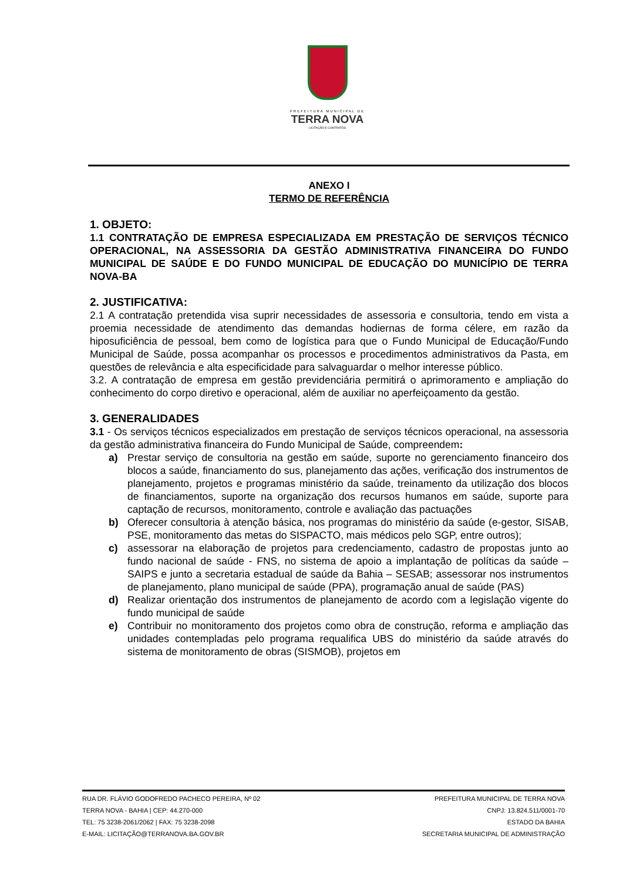PREFEITURA MUNICIPAL DE
TERRA NOVA
LICITAÇÃO E CONTRATOS
ANEXO I
TERMO DE REFERÊNCIA
1. OBJETO:
1.1 CONTRATAÇÃO DE EMPRESA ESPECIALIZADA EM PRESTAÇÃO DE SERVIÇOS TÉCNICO OPERACIONAL, NA ASSESSORIA DA GESTÃO ADMINISTRATIVA FINANCEIRA DO FUNDO MUNICIPAL DE SAÚDE E DO FUNDO MUNICIPAL DE EDUCAÇÃO DO MUNICÍPIO DE TERRA NOVA-BA
2. JUSTIFICATIVA:
2.1 A contratação pretendida visa suprir necessidades de assessoria e consultoria, tendo em vista a proemia necessidade de atendimento das demandas hodiernas de forma célere, em razão da hiposuficiência de pessoal, bem como de logística para que o Fundo Municipal de Educação/Fundo Municipal de Saúde, possa acompanhar os processos e procedimentos administrativos da Pasta, em questões de relevância e alta especificidade para salvaguardar o melhor interesse público.
3.2. A contratação de empresa em gestão previdenciária permitirá o aprimoramento e ampliação do conhecimento do corpo diretivo e operacional, além de auxiliar no aperfeiçoamento da gestão.
3. GENERALIDADES
3.1 - Os serviços técnicos especializados em prestação de serviços técnicos operacional, na assessoria da gestão administrativa financeira do Fundo Municipal de Saúde, compreendem:
a) Prestar serviço de consultoria na gestão em saúde, suporte no gerenciamento financeiro dos blocos a saúde, financiamento do sus, planejamento das ações, verificação dos instrumentos de planejamento, projetos e programas ministério da saúde, treinamento da utilização dos blocos de financiamentos, suporte na organização dos recursos humanos em saúde, suporte para captação de recursos, monitoramento, controle e avaliação das pactuações
b) Oferecer consultoria à atenção básica, nos programas do ministério da saúde (e-gestor, SISAB, PSE, monitoramento das metas do SISPACTO, mais médicos pelo SGP, entre outros);
c) assessorar na elaboração de projetos para credenciamento, cadastro de propostas junto ao fundo nacional de saúde - FNS, no sistema de apoio a implantação de políticas da saúde – SAIPS e junto a secretaria estadual de saúde da Bahia – SESAB; assessorar nos instrumentos de planejamento, plano municipal de saúde (PPA), programação anual de saúde (PAS)
d) Realizar orientação dos instrumentos de planejamento de acordo com a legislação vigente do fundo municipal de saúde
e) Contribuir no monitoramento dos projetos como obra de construção, reforma e ampliação das unidades contempladas pelo programa requalifica UBS do ministério da saúde através do sistema de monitoramento de obras (SISMOB), projetos em
RUA DR. FLÁVIO GODOFREDO PACHECO PEREIRA, Nº 02
TERRA NOVA - BAHIA | CEP: 44.270-000
TEL: 75 3238-2061/2062 | FAX: 75 3238-2098
E-MAIL: LICITAÇÃO@TERRANOVA.BA.GOV.BR
PREFEITURA MUNICIPAL DE TERRA NOVA
CNPJ: 13.824.511/0001-70
ESTADO DA BAHIA
SECRETARIA MUNICIPAL DE ADMINISTRAÇÃO